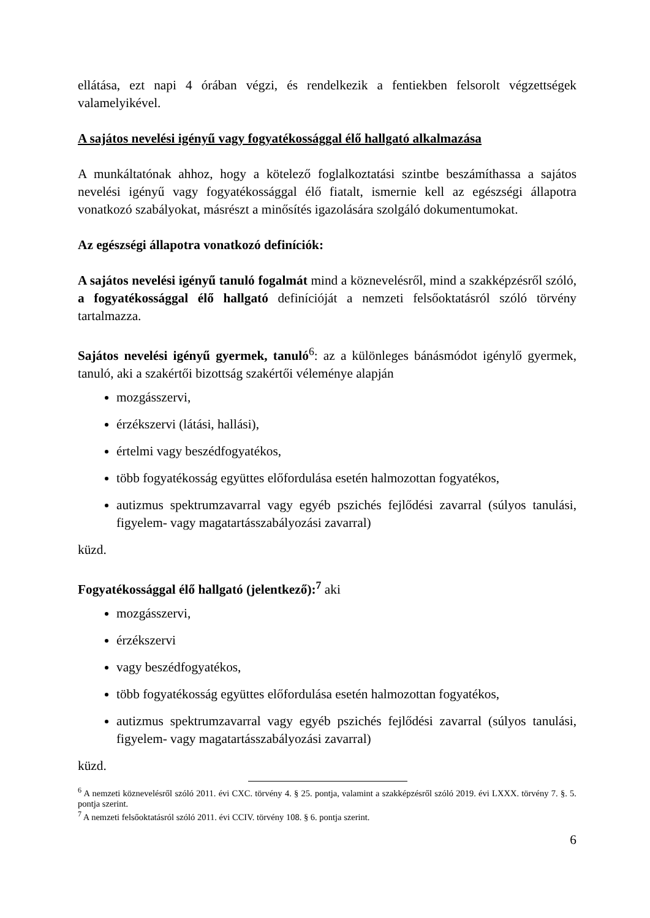ellátása, ezt napi 4 órában végzi, és rendelkezik a fentiekben felsorolt végzettségek valamelyikével.
A sajátos nevelési igényű vagy fogyatékossággal élő hallgató alkalmazása
A munkáltatónak ahhoz, hogy a kötelező foglalkoztatási szintbe beszámíthassa a sajátos nevelési igényű vagy fogyatékossággal élő fiatalt, ismernie kell az egészségi állapotra vonatkozó szabályokat, másrészt a minősítés igazolására szolgáló dokumentumokat.
Az egészségi állapotra vonatkozó definíciók:
A sajátos nevelési igényű tanuló fogalmát mind a köznevelésről, mind a szakképzésről szóló, a fogyatékossággal élő hallgató definícióját a nemzeti felsőoktatásról szóló törvény tartalmazza.
Sajátos nevelési igényű gyermek, tanuló<sup>6</sup>: az a különleges bánásmódot igénylő gyermek, tanuló, aki a szakértői bizottság szakértői véleménye alapján
mozgásszervi,
érzékszervi (látási, hallási),
értelmi vagy beszédfogyatékos,
több fogyatékosság együttes előfordulása esetén halmozottan fogyatékos,
autizmus spektrumzavarral vagy egyéb pszichés fejlődési zavarral (súlyos tanulási, figyelem- vagy magatartásszabályozási zavarral)
küzd.
Fogyatékossággal élő hallgató (jelentkező):<sup>7</sup> aki
mozgásszervi,
érzékszervi
vagy beszédfogyatékos,
több fogyatékosság együttes előfordulása esetén halmozottan fogyatékos,
autizmus spektrumzavarral vagy egyéb pszichés fejlődési zavarral (súlyos tanulási, figyelem- vagy magatartásszabályozási zavarral)
küzd.
<sup>6</sup> A nemzeti köznevelésről szóló 2011. évi CXC. törvény 4. § 25. pontja, valamint a szakképzésről szóló 2019. évi LXXX. törvény 7. §. 5. pontja szerint.
<sup>7</sup> A nemzeti felsőoktatásról szóló 2011. évi CCIV. törvény 108. § 6. pontja szerint.
6